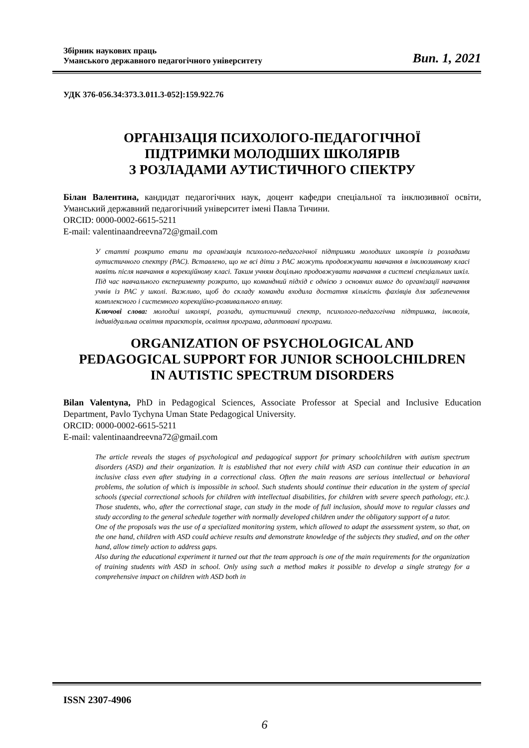Збірник наукових праць
Уманського державного педагогічного університету
Вип. 1, 2021
УДК 376-056.34:373.3.011.3-052]:159.922.76
ОРГАНІЗАЦІЯ ПСИХОЛОГО-ПЕДАГОГІЧНОЇ
ПІДТРИМКИ МОЛОДШИХ ШКОЛЯРІВ
З РОЗЛАДАМИ АУТИСТИЧНОГО СПЕКТРУ
Білан Валентина, кандидат педагогічних наук, доцент кафедри спеціальної та інклюзивної освіти, Уманський державний педагогічний університет імені Павла Тичини.
ORCID: 0000-0002-6615-5211
E-mail: valentinaandreevna72@gmail.com
У статті розкрито етапи та організація психолого-педагогічної підтримки молодших школярів із розладами аутистичного спектру (РАС). Вставлено, що не всі діти з РАС можуть продовжувати навчання в інклюзивному класі навіть після навчання в корекційному класі. Таким учням доцільно продовжувати навчання в системі спеціальних шкіл. Під час навчального експерименту розкрито, що командний підхід є однією з основних вимог до організації навчання учнів із РАС у школі. Важливо, щоб до складу команди входила достатня кількість фахівців для забезпечення комплексного і системного корекційно-розвивального впливу.
Ключові слова: молодші школярі, розлади, аутистичний спектр, психолого-педагогічна підтримка, інклюзія, індивідуальна освітня траєкторія, освітня програма, адаптовані програми.
ORGANIZATION OF PSYCHOLOGICAL AND
PEDAGOGICAL SUPPORT FOR JUNIOR SCHOOLCHILDREN
IN AUTISTIC SPECTRUM DISORDERS
Bilan Valentyna, PhD in Pedagogical Sciences, Associate Professor at Special and Inclusive Education Department, Pavlo Tychyna Uman State Pedagogical University.
ORCID: 0000-0002-6615-5211
E-mail: valentinaandreevna72@gmail.com
The article reveals the stages of psychological and pedagogical support for primary schoolchildren with autism spectrum disorders (ASD) and their organization. It is established that not every child with ASD can continue their education in an inclusive class even after studying in a correctional class. Often the main reasons are serious intellectual or behavioral problems, the solution of which is impossible in school. Such students should continue their education in the system of special schools (special correctional schools for children with intellectual disabilities, for children with severe speech pathology, etc.). Those students, who, after the correctional stage, can study in the mode of full inclusion, should move to regular classes and study according to the general schedule together with normally developed children under the obligatory support of a tutor.
One of the proposals was the use of a specialized monitoring system, which allowed to adapt the assessment system, so that, on the one hand, children with ASD could achieve results and demonstrate knowledge of the subjects they studied, and on the other hand, allow timely action to address gaps.
Also during the educational experiment it turned out that the team approach is one of the main requirements for the organization of training students with ASD in school. Only using such a method makes it possible to develop a single strategy for a comprehensive impact on children with ASD both in
ISSN 2307-4906
6